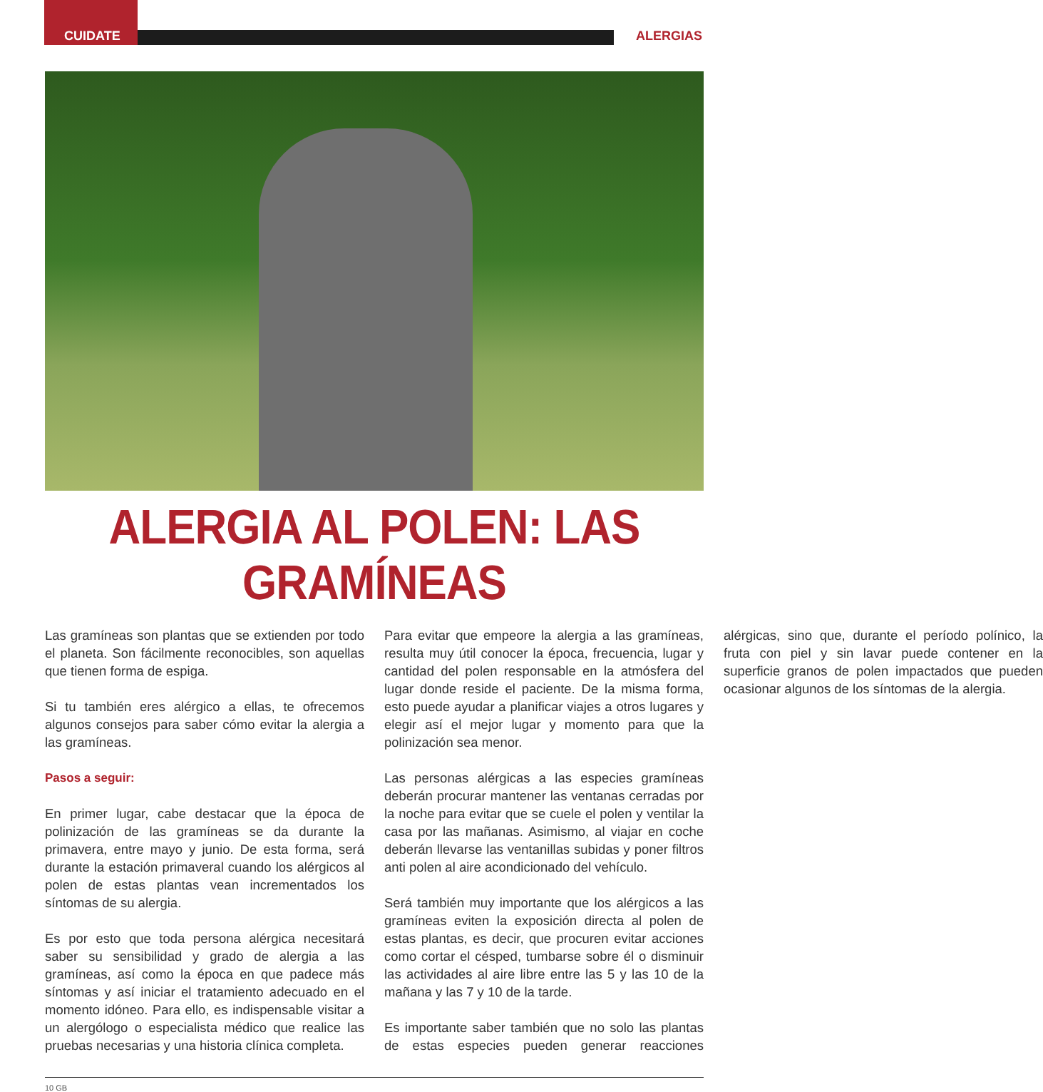CUIDATE ALERGIAS
ALERGIA AL POLEN: LAS GRAMÍNEAS
Las gramíneas son plantas que se extienden por todo el planeta. Son fácilmente reconocibles, son aquellas que tienen forma de espiga.
Si tu también eres alérgico a ellas, te ofrecemos algunos consejos para saber cómo evitar la alergia a las gramíneas.
Pasos a seguir:
En primer lugar, cabe destacar que la época de polinización de las gramíneas se da durante la primavera, entre mayo y junio. De esta forma, será durante la estación primaveral cuando los alérgicos al polen de estas plantas vean incrementados los síntomas de su alergia.
Es por esto que toda persona alérgica necesitará saber su sensibilidad y grado de alergia a las gramíneas, así como la época en que padece más síntomas y así iniciar el tratamiento adecuado en el momento idóneo. Para ello, es indispensable visitar a un alergólogo o especialista médico que realice las pruebas necesarias y una historia clínica completa.
Para evitar que empeore la alergia a las gramíneas, resulta muy útil conocer la época, frecuencia, lugar y cantidad del polen responsable en la atmósfera del lugar donde reside el paciente. De la misma forma, esto puede ayudar a planificar viajes a otros lugares y elegir así el mejor lugar y momento para que la polinización sea menor.
Las personas alérgicas a las especies gramíneas deberán procurar mantener las ventanas cerradas por la noche para evitar que se cuele el polen y ventilar la casa por las mañanas. Asimismo, al viajar en coche deberán llevarse las ventanillas subidas y poner filtros anti polen al aire acondicionado del vehículo.
Será también muy importante que los alérgicos a las gramíneas eviten la exposición directa al polen de estas plantas, es decir, que procuren evitar acciones como cortar el césped, tumbarse sobre él o disminuir las actividades al aire libre entre las 5 y las 10 de la mañana y las 7 y 10 de la tarde.
Es importante saber también que no solo las plantas de estas especies pueden generar reacciones alérgicas, sino que, durante el período polínico, la fruta con piel y sin lavar puede contener en la superficie granos de polen impactados que pueden ocasionar algunos de los síntomas de la alergia.
10 GB